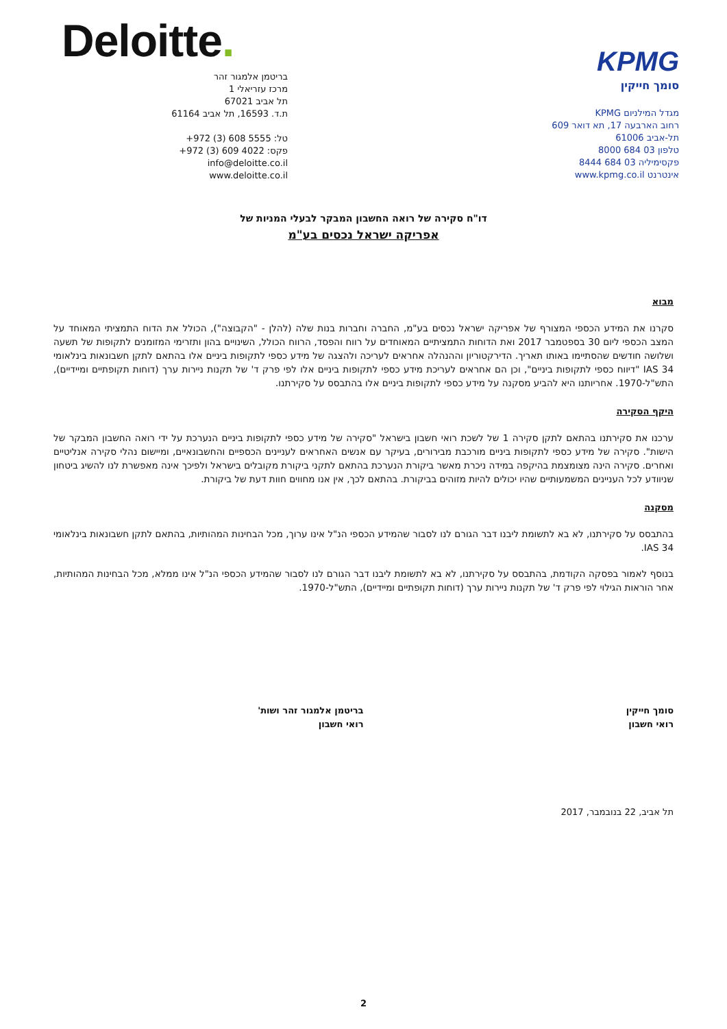KPMG
סומך חייקין
מגדל המילניום KPMG
רחוב הארבעה 17, תא דואר 609
תל-אביב 61006
טלפון 03 684 8000
פקסימיליה 03 684 8444
אינטרנט www.kpmg.co.il
Deloitte.
בריטמן אלמגור זהר
מרכז עזריאלי 1
תל אביב 67021
ת.ד. 16593, תל אביב 61164
טל: ‎+972 (3) 608 5555
פקס: ‎+972 (3) 609 4022
info@deloitte.co.il
www.deloitte.co.il
דו"ח סקירה של רואה החשבון המבקר לבעלי המניות של
אפריקה ישראל נכסים בע"מ
מבוא
סקרנו את המידע הכספי המצורף של אפריקה ישראל נכסים בע"מ, החברה וחברות בנות שלה (להלן - "הקבוצה"), הכולל את הדוח התמציתי המאוחד על המצב הכספי ליום 30 בספטמבר 2017 ואת הדוחות התמציתיים המאוחדים על רווח והפסד, הרווח הכולל, השינויים בהון ותזרימי המזומנים לתקופות של תשעה ושלושה חודשים שהסתיימו באותו תאריך. הדירקטוריון וההנהלה אחראים לעריכה ולהצגה של מידע כספי לתקופות ביניים אלו בהתאם לתקן חשבונאות בינלאומי IAS 34 "דיווח כספי לתקופות ביניים", וכן הם אחראים לעריכת מידע כספי לתקופות ביניים אלו לפי פרק ד' של תקנות ניירות ערך (דוחות תקופתיים ומיידיים), התש"ל-1970. אחריותנו היא להביע מסקנה על מידע כספי לתקופות ביניים אלו בהתבסס על סקירתנו.
היקף הסקירה
ערכנו את סקירתנו בהתאם לתקן סקירה 1 של לשכת רואי חשבון בישראל "סקירה של מידע כספי לתקופות ביניים הנערכת על ידי רואה החשבון המבקר של הישות". סקירה של מידע כספי לתקופות ביניים מורכבת מבירורים, בעיקר עם אנשים האחראים לעניינים הכספיים והחשבונאיים, ומיישום נהלי סקירה אנליטיים ואחרים. סקירה הינה מצומצמת בהיקפה במידה ניכרת מאשר ביקורת הנערכת בהתאם לתקני ביקורת מקובלים בישראל ולפיכך אינה מאפשרת לנו להשיג ביטחון שניוודע לכל העניינים המשמעותיים שהיו יכולים להיות מזוהים בביקורת. בהתאם לכך, אין אנו מחווים חוות דעת של ביקורת.
מסקנה
בהתבסס על סקירתנו, לא בא לתשומת ליבנו דבר הגורם לנו לסבור שהמידע הכספי הנ"ל אינו ערוך, מכל הבחינות המהותיות, בהתאם לתקן חשבונאות בינלאומי IAS 34.
בנוסף לאמור בפסקה הקודמת, בהתבסס על סקירתנו, לא בא לתשומת ליבנו דבר הגורם לנו לסבור שהמידע הכספי הנ"ל אינו ממלא, מכל הבחינות המהותיות, אחר הוראות הגילוי לפי פרק ד' של תקנות ניירות ערך (דוחות תקופתיים ומיידיים), התש"ל-1970.
סומך חייקין
רואי חשבון
בריטמן אלמגור זהר ושות'
רואי חשבון
תל אביב, 22 בנובמבר, 2017
2